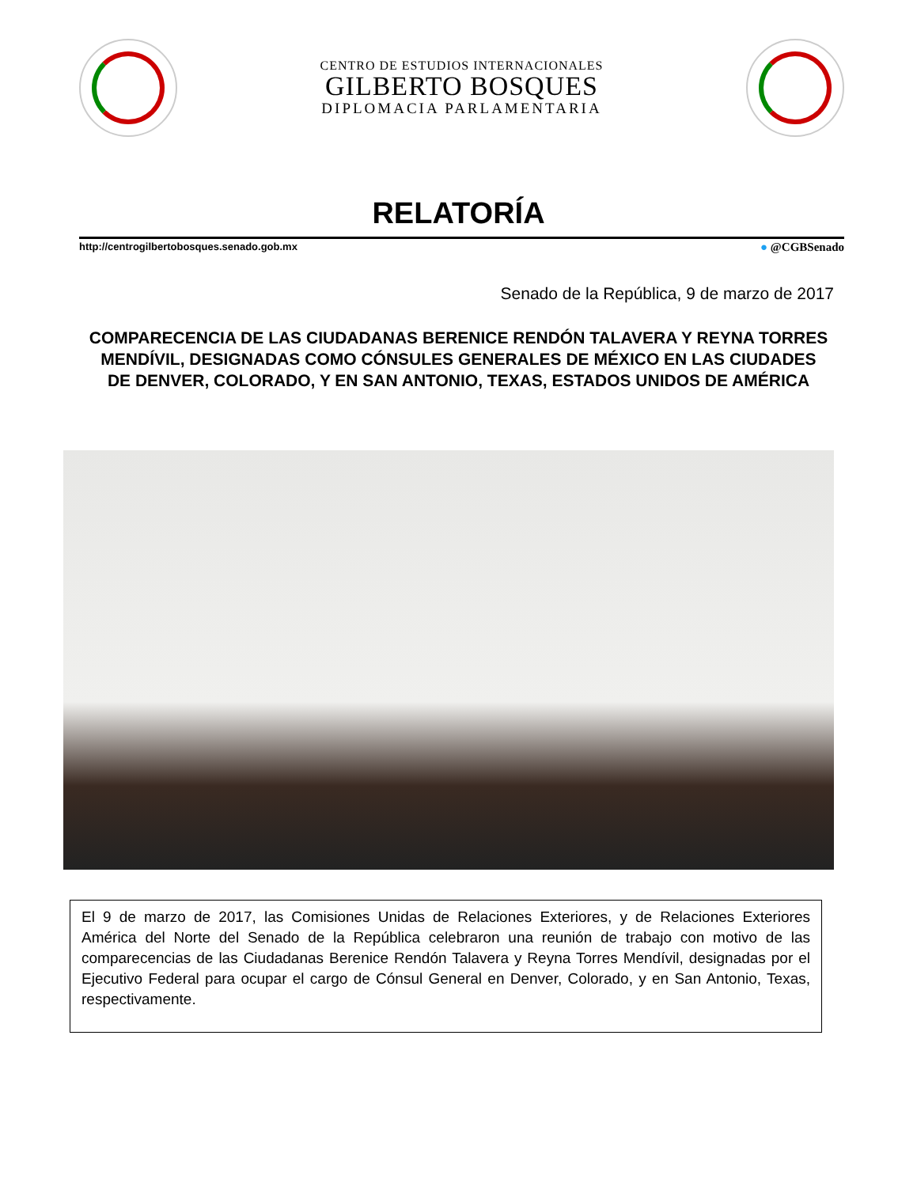CENTRO DE ESTUDIOS INTERNACIONALES
GILBERTO BOSQUES
DIPLOMACIA PARLAMENTARIA
RELATORÍA
http://centrogilbertobosques.senado.gob.mx ● @CGBSenado
Senado de la República, 9 de marzo de 2017
COMPARECENCIA DE LAS CIUDADANAS BERENICE RENDÓN TALAVERA Y REYNA TORRES MENDÍVIL, DESIGNADAS COMO CÓNSULES GENERALES DE MÉXICO EN LAS CIUDADES DE DENVER, COLORADO, Y EN SAN ANTONIO, TEXAS, ESTADOS UNIDOS DE AMÉRICA
El 9 de marzo de 2017, las Comisiones Unidas de Relaciones Exteriores, y de Relaciones Exteriores América del Norte del Senado de la República celebraron una reunión de trabajo con motivo de las comparecencias de las Ciudadanas Berenice Rendón Talavera y Reyna Torres Mendívil, designadas por el Ejecutivo Federal para ocupar el cargo de Cónsul General en Denver, Colorado, y en San Antonio, Texas, respectivamente.